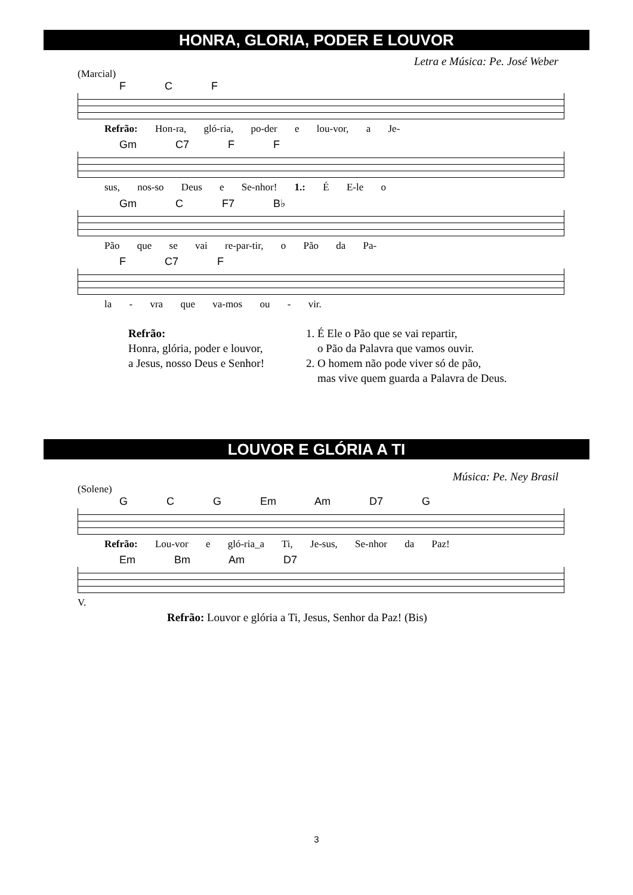HONRA, GLORIA, PODER E LOUVOR
Letra e Música: Pe. José Weber
(Marcial)
F C F
Refrão: Hon-ra, gló-ria, po-der e lou-vor, a Je-
Gm C7 F F
sus, nos-so Deus e Se-nhor! 1.: É E-le o
Gm C F7 B♭
Pão que se vai re-par-tir, o Pão da Pa-
F C7 F
la - vra que va-mos ou - vir.
Refrão:
Honra, glória, poder e louvor,
a Jesus, nosso Deus e Senhor!
1. É Ele o Pão que se vai repartir,
o Pão da Palavra que vamos ouvir.
2. O homem não pode viver só de pão,
mas vive quem guarda a Palavra de Deus.
LOUVOR E GLÓRIA A TI
Música: Pe. Ney Brasil
(Solene)
G C G Em Am D7 G
Refrão: Lou-vor e gló-ria_a Ti, Je-sus, Se-nhor da Paz!
Em Bm Am D7
V.
Refrão: Louvor e glória a Ti, Jesus, Senhor da Paz! (Bis)
3